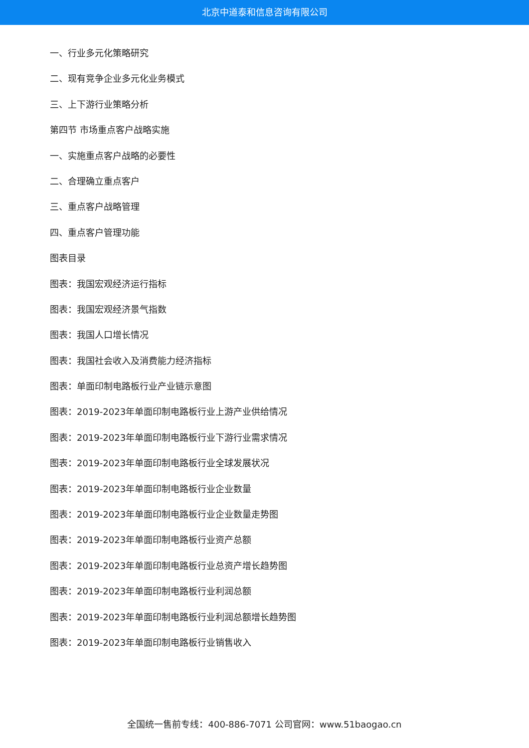北京中道泰和信息咨询有限公司
一、行业多元化策略研究
二、现有竞争企业多元化业务模式
三、上下游行业策略分析
第四节 市场重点客户战略实施
一、实施重点客户战略的必要性
二、合理确立重点客户
三、重点客户战略管理
四、重点客户管理功能
图表目录
图表：我国宏观经济运行指标
图表：我国宏观经济景气指数
图表：我国人口增长情况
图表：我国社会收入及消费能力经济指标
图表：单面印制电路板行业产业链示意图
图表：2019-2023年单面印制电路板行业上游产业供给情况
图表：2019-2023年单面印制电路板行业下游行业需求情况
图表：2019-2023年单面印制电路板行业全球发展状况
图表：2019-2023年单面印制电路板行业企业数量
图表：2019-2023年单面印制电路板行业企业数量走势图
图表：2019-2023年单面印制电路板行业资产总额
图表：2019-2023年单面印制电路板行业总资产增长趋势图
图表：2019-2023年单面印制电路板行业利润总额
图表：2019-2023年单面印制电路板行业利润总额增长趋势图
图表：2019-2023年单面印制电路板行业销售收入
全国统一售前专线：400-886-7071 公司官网：www.51baogao.cn